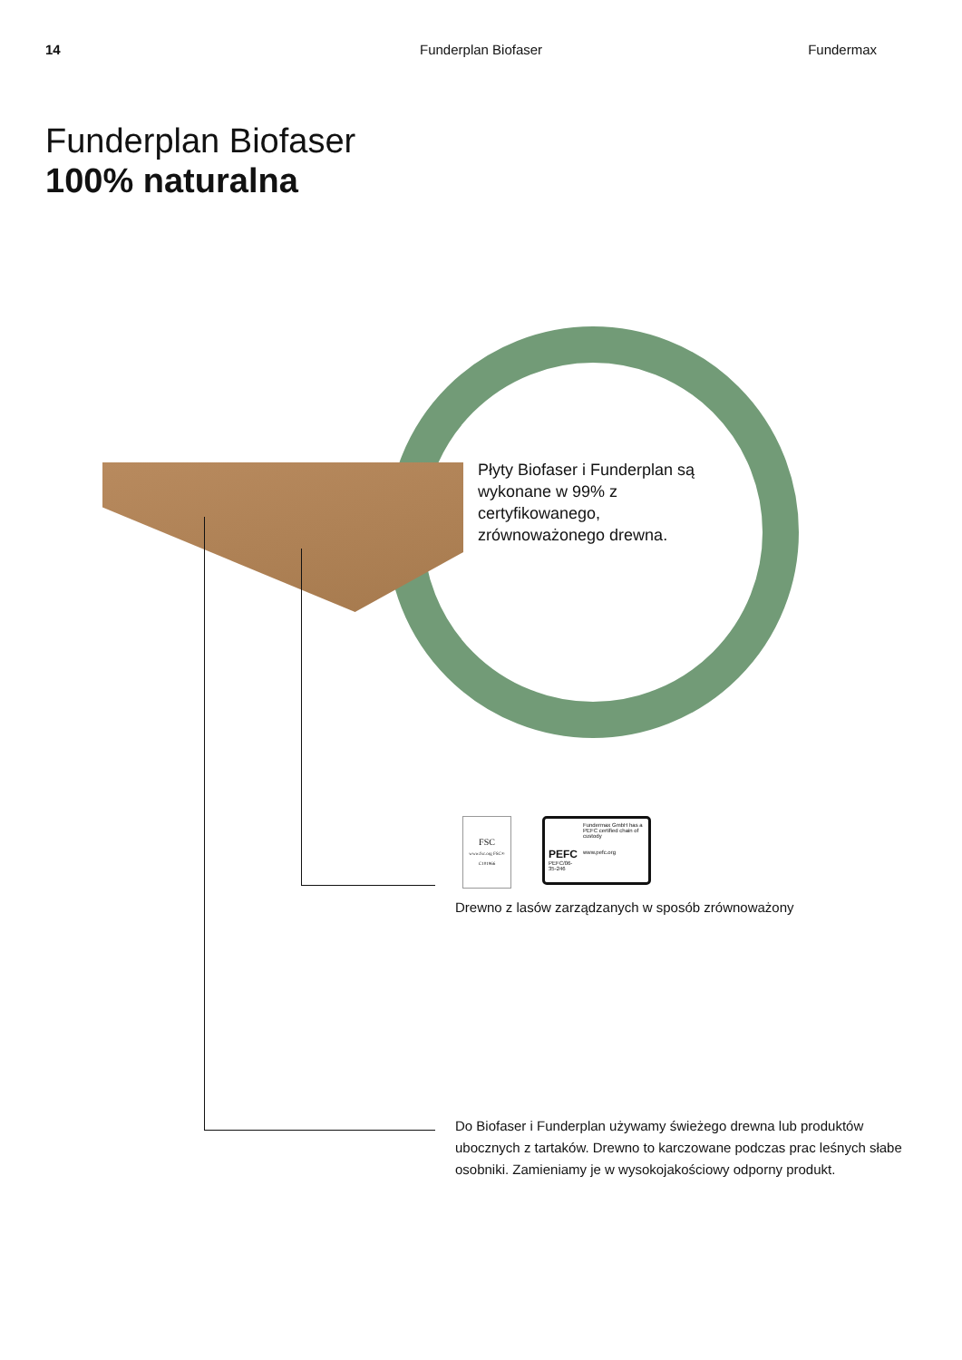14 Funderplan Biofaser Fundermax
Funderplan Biofaser
100% naturalna
Płyty Biofaser i Funderplan są wykonane w 99% z certyfikowanego, zrównoważonego drewna.
FSC
www.fsc.org FSC® C101966
PEFC
PEFC/06-35-246
Fundermax GmbH has a PEFC certified chain of custody
www.pefc.org
Drewno z lasów zarządzanych w sposób zrównoważony
Do Biofaser i Funderplan używamy świeżego drewna lub produktów ubocznych z tartaków. Drewno to karczowane podczas prac leśnych słabe osobniki. Zamieniamy je w wysokojakościowy odporny produkt.